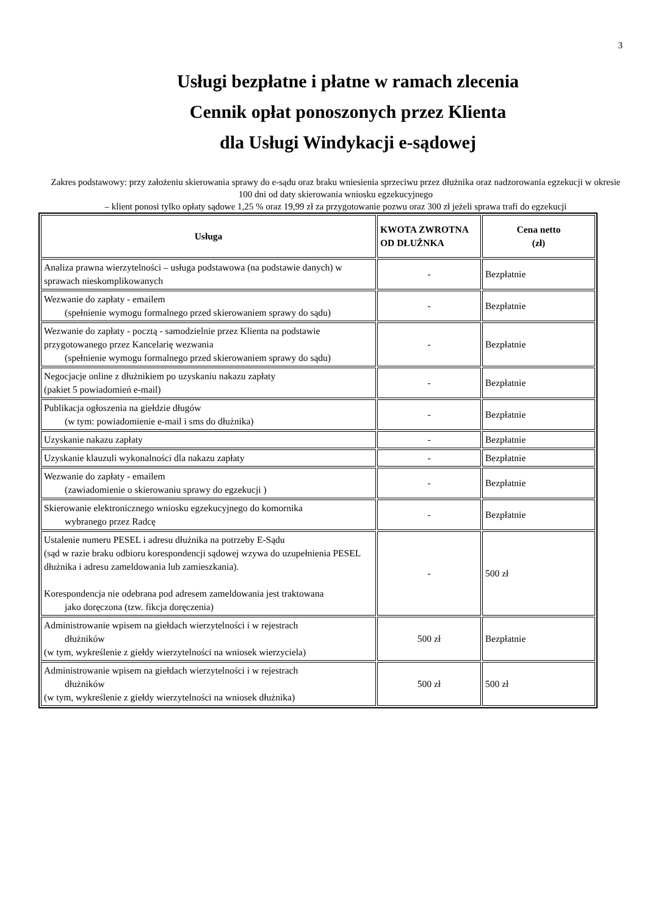3
Usługi bezpłatne i płatne w ramach zlecenia
Cennik opłat ponoszonych przez Klienta
dla Usługi Windykacji e-sądowej
Zakres podstawowy: przy założeniu skierowania sprawy do e-sądu oraz braku wniesienia sprzeciwu przez dłużnika oraz nadzorowania egzekucji w okresie 100 dni od daty skierowania wniosku egzekucyjnego
– klient ponosi tylko opłaty sądowe 1,25 % oraz 19,99 zł za przygotowanie pozwu oraz 300 zł jeżeli sprawa trafi do egzekucji
| Usługa | KWOTA ZWROTNA OD DŁUŻNKA | Cena netto (zł) |
| --- | --- | --- |
| Analiza prawna wierzytelności – usługa podstawowa (na podstawie danych) w sprawach nieskomplikowanych | - | Bezpłatnie |
| Wezwanie do zapłaty - emailem (spełnienie wymogu formalnego przed skierowaniem sprawy do sądu) | - | Bezpłatnie |
| Wezwanie do zapłaty - pocztą - samodzielnie przez Klienta na podstawie przygotowanego przez Kancelarię wezwania (spełnienie wymogu formalnego przed skierowaniem sprawy do sądu) | - | Bezpłatnie |
| Negocjacje online z dłużnikiem po uzyskaniu nakazu zapłaty (pakiet 5 powiadomień e-mail) | - | Bezpłatnie |
| Publikacja ogłoszenia na giełdzie długów (w tym: powiadomienie e-mail i sms do dłużnika) | - | Bezpłatnie |
| Uzyskanie nakazu zapłaty | - | Bezpłatnie |
| Uzyskanie klauzuli wykonalności dla nakazu zapłaty | - | Bezpłatnie |
| Wezwanie do zapłaty - emailem (zawiadomienie o skierowaniu sprawy do egzekucji ) | - | Bezpłatnie |
| Skierowanie elektronicznego wniosku egzekucyjnego do komornika wybranego przez Radcę | - | Bezpłatnie |
| Ustalenie numeru PESEL i adresu dłużnika na potrzeby E-Sądu (sąd w razie braku odbioru korespondencji sądowej wzywa do uzupełnienia PESEL dłużnika i adresu zameldowania lub zamieszkania). Korespondencja nie odebrana pod adresem zameldowania jest traktowana jako doręczona (tzw. fikcja doręczenia) | - | 500 zł |
| Administrowanie wpisem na giełdach wierzytelności i w rejestrach dłużników (w tym, wykreślenie z giełdy wierzytelności na wniosek wierzyciela) | 500 zł | Bezpłatnie |
| Administrowanie wpisem na giełdach wierzytelności i w rejestrach dłużników (w tym, wykreślenie z giełdy wierzytelności na wniosek dłużnika) | 500 zł | 500 zł |